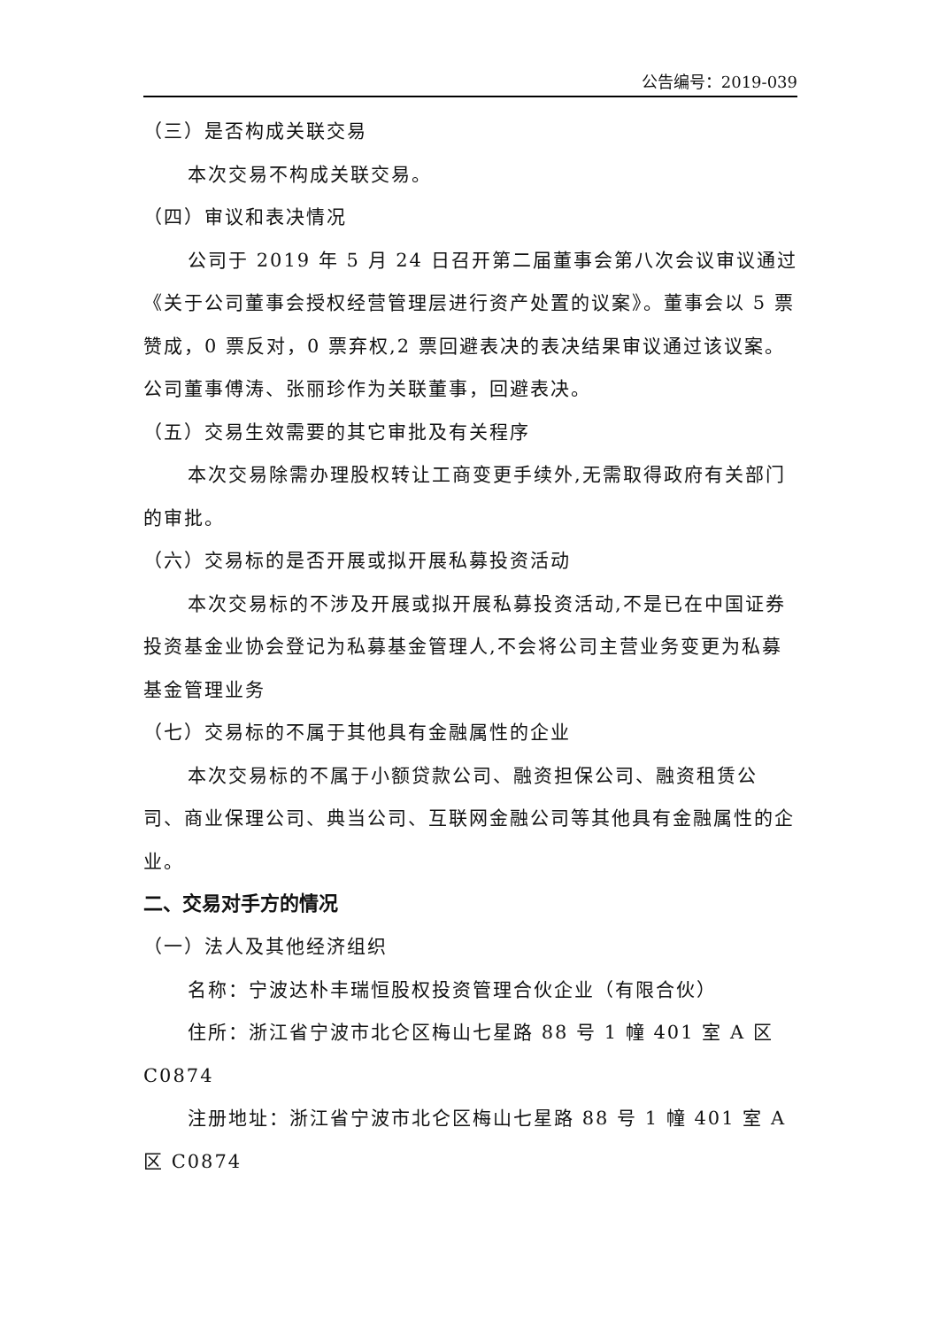公告编号：2019-039
（三）是否构成关联交易
本次交易不构成关联交易。
（四）审议和表决情况
公司于 2019 年 5 月 24 日召开第二届董事会第八次会议审议通过《关于公司董事会授权经营管理层进行资产处置的议案》。董事会以 5 票赞成，0 票反对，0 票弃权,2 票回避表决的表决结果审议通过该议案。公司董事傅涛、张丽珍作为关联董事，回避表决。
（五）交易生效需要的其它审批及有关程序
本次交易除需办理股权转让工商变更手续外,无需取得政府有关部门的审批。
（六）交易标的是否开展或拟开展私募投资活动
本次交易标的不涉及开展或拟开展私募投资活动,不是已在中国证券投资基金业协会登记为私募基金管理人,不会将公司主营业务变更为私募基金管理业务
（七）交易标的不属于其他具有金融属性的企业
本次交易标的不属于小额贷款公司、融资担保公司、融资租赁公司、商业保理公司、典当公司、互联网金融公司等其他具有金融属性的企业。
二、交易对手方的情况
（一）法人及其他经济组织
名称：宁波达朴丰瑞恒股权投资管理合伙企业（有限合伙）
住所：浙江省宁波市北仑区梅山七星路 88 号 1 幢 401 室 A 区C0874
注册地址：浙江省宁波市北仑区梅山七星路 88 号 1 幢 401 室 A 区 C0874